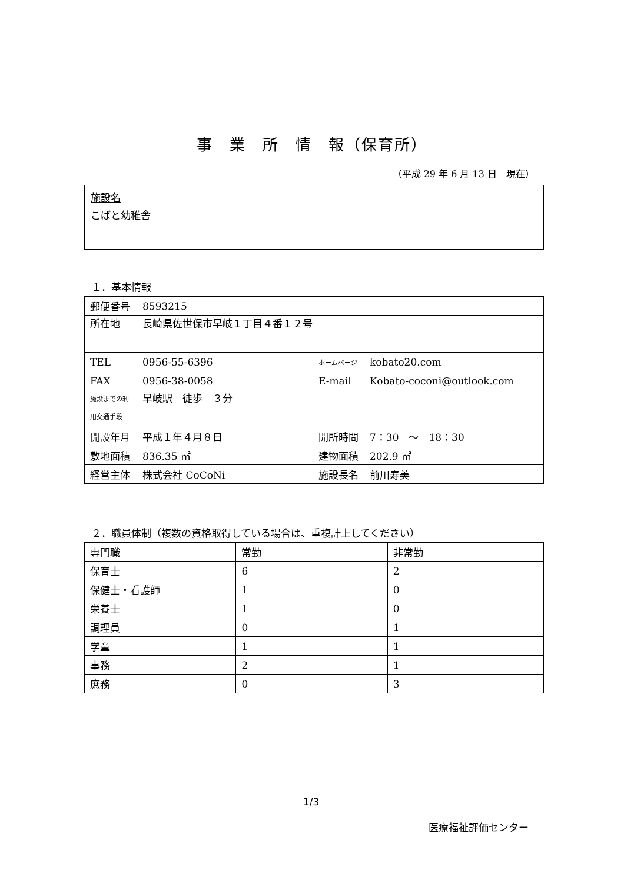事　業　所　情　報（保育所）
（平成 29 年 6 月 13 日　現在）
施設名
こばと幼稚舎
１．基本情報
| 郵便番号 | 8593215 | | |
| 所在地 | 長崎県佐世保市早岐１丁目４番１２号 | | |
| TEL | 0956-55-6396 | ホームページ | kobato20.com |
| FAX | 0956-38-0058 | E-mail | Kobato-coconi@outlook.com |
| 施設までの利 用交通手段 | 早岐駅 徒歩 ３分 | | |
| 開設年月 | 平成１年４月８日 | 開所時間 | 7：30 ～ 18：30 |
| 敷地面積 | 836.35 ㎡ | 建物面積 | 202.9 ㎡ |
| 経営主体 | 株式会社 CoCoNi | 施設長名 | 前川寿美 |
２．職員体制（複数の資格取得している場合は、重複計上してください）
| 専門職 | 常勤 | 非常勤 |
| 保育士 | 6 | 2 |
| 保健士・看護師 | 1 | 0 |
| 栄養士 | 1 | 0 |
| 調理員 | 0 | 1 |
| 学童 | 1 | 1 |
| 事務 | 2 | 1 |
| 庶務 | 0 | 3 |
1/3
医療福祉評価センター